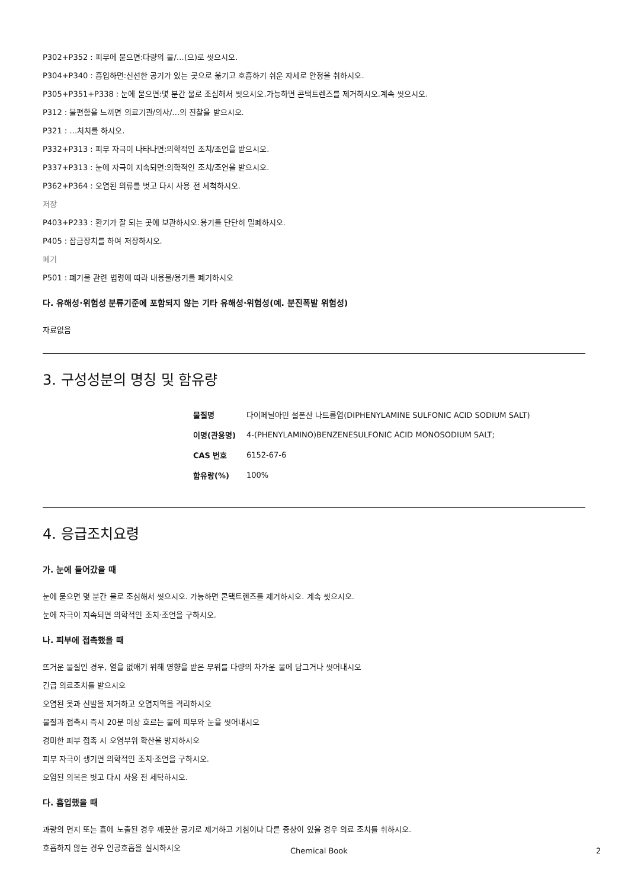P302+P352 : 피부에 묻으면:다량의 물/…(으)로 씻으시오.
P304+P340 : 흡입하면:신선한 공기가 있는 곳으로 옮기고 호흡하기 쉬운 자세로 안정을 취하시오.
P305+P351+P338 : 눈에 묻으면:몇 분간 물로 조심해서 씻으시오.가능하면 콘택트렌즈를 제거하시오.계속 씻으시오.
P312 : 불편함을 느끼면 의료기관/의사/…의 진찰을 받으시오.
P321 : …처치를 하시오.
P332+P313 : 피부 자극이 나타나면:의학적인 조치/조언을 받으시오.
P337+P313 : 눈에 자극이 지속되면:의학적인 조치/조언을 받으시오.
P362+P364 : 오염된 의류를 벗고 다시 사용 전 세척하시오.
저장
P403+P233 : 환기가 잘 되는 곳에 보관하시오.용기를 단단히 밀폐하시오.
P405 : 잠금장치를 하여 저장하시오.
폐기
P501 : 폐기물 관련 법령에 따라 내용물/용기를 폐기하시오
다. 유해성·위험성 분류기준에 포함되지 않는 기타 유해성·위험성(예. 분진폭발 위험성)
자료없음
3. 구성성분의 명칭 및 함유량
| 물질명 | 다이페닐아민 설폰산 나트륨염(DIPHENYLAMINE SULFONIC ACID SODIUM SALT) |
| 이명(관용명) | 4-(PHENYLAMINO)BENZENESULFONIC ACID MONOSODIUM SALT; |
| CAS 번호 | 6152-67-6 |
| 함유량(%) | 100% |
4. 응급조치요령
가. 눈에 들어갔을 때
눈에 묻으면 몇 분간 물로 조심해서 씻으시오. 가능하면 콘택트렌즈를 제거하시오. 계속 씻으시오.
눈에 자극이 지속되면 의학적인 조치·조언을 구하시오.
나. 피부에 접촉했을 때
뜨거운 물질인 경우, 열을 없애기 위해 영향을 받은 부위를 다량의 차가운 물에 담그거나 씻어내시오
긴급 의료조치를 받으시오
오염된 옷과 신발을 제거하고 오염지역을 격리하시오
물질과 접촉시 즉시 20분 이상 흐르는 물에 피부와 눈을 씻어내시오
경미한 피부 접촉 시 오염부위 확산을 방지하시오
피부 자극이 생기면 의학적인 조치·조언을 구하시오.
오염된 의복은 벗고 다시 사용 전 세탁하시오.
다. 흡입했을 때
과량의 먼지 또는 흄에 노출된 경우 깨끗한 공기로 제거하고 기침이나 다른 증상이 있을 경우 의료 조치를 취하시오.
호흡하지 않는 경우 인공호흡을 실시하시오
Chemical Book 2